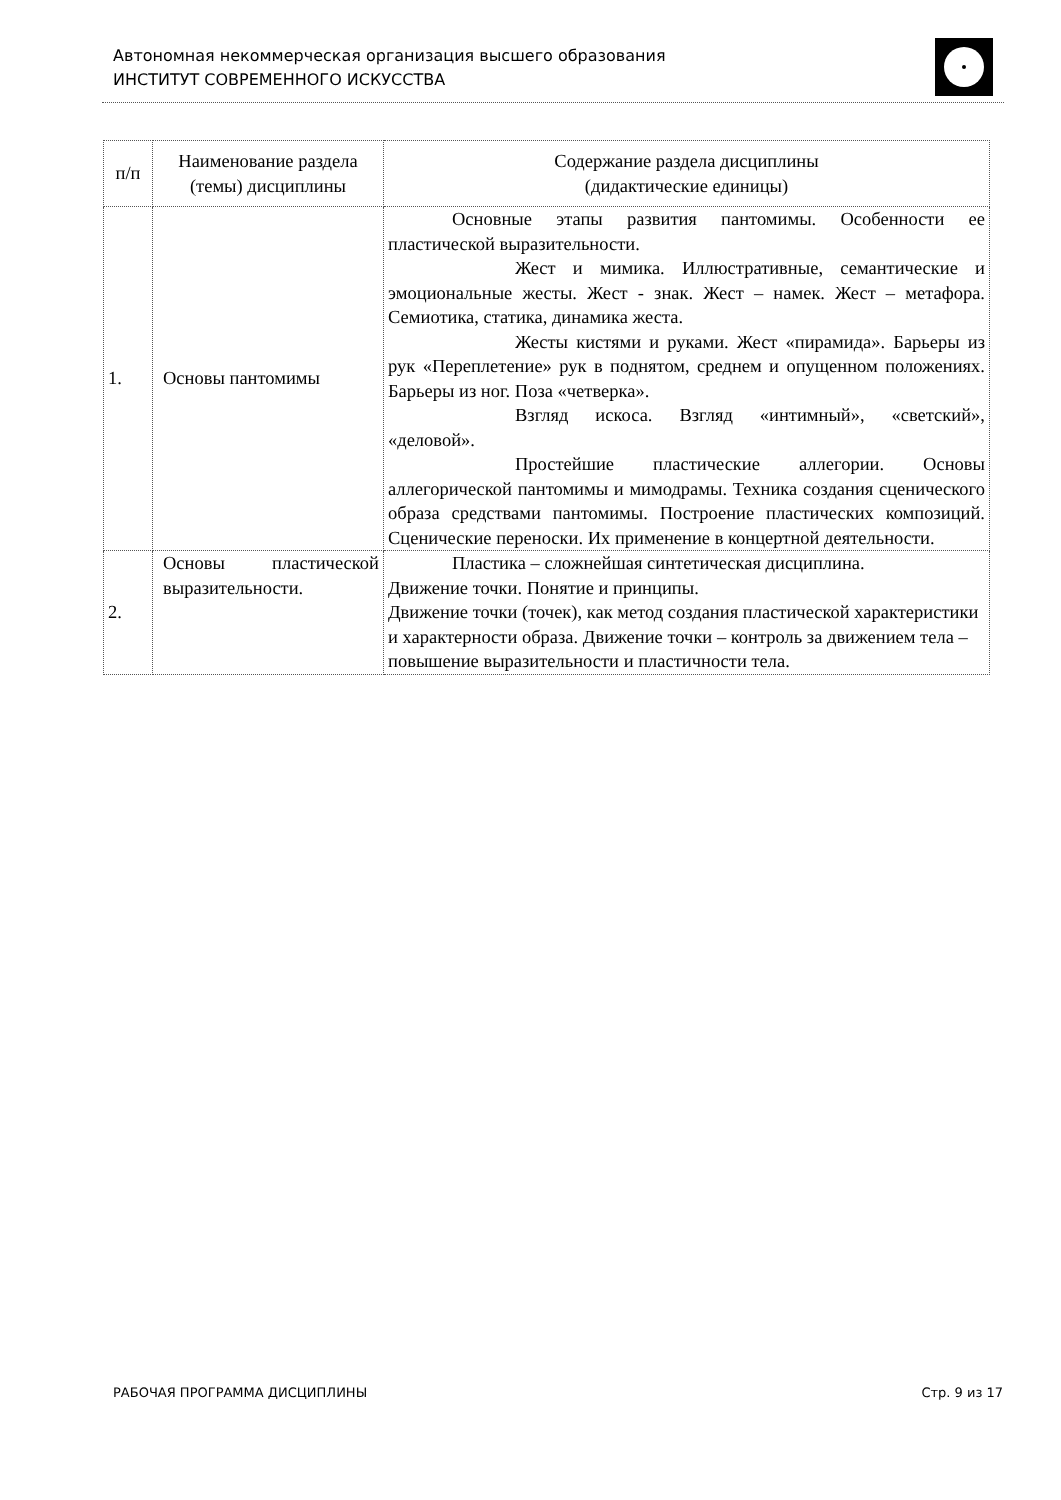Автономная некоммерческая организация высшего образования
ИНСТИТУТ СОВРЕМЕННОГО ИСКУССТВА
| п/п | Наименование раздела (темы) дисциплины | Содержание раздела дисциплины (дидактические единицы) |
| --- | --- | --- |
| 1. | Основы пантомимы | Основные этапы развития пантомимы. Особенности ее пластической выразительности. Жест и мимика. Иллюстративные, семантические и эмоциональные жесты. Жест - знак. Жест – намек. Жест – метафора. Семиотика, статика, динамика жеста. Жесты кистями и руками. Жест «пирамида». Барьеры из рук «Переплетение» рук в поднятом, среднем и опущенном положениях. Барьеры из ног. Поза «четверка». Взгляд искоса. Взгляд «интимный», «светский», «деловой». Простейшие пластические аллегории. Основы аллегорической пантомимы и мимодрамы. Техника создания сценического образа средствами пантомимы. Построение пластических композиций. Сценические переноски. Их применение в концертной деятельности. |
| 2. | Основы пластической выразительности. | Пластика – сложнейшая синтетическая дисциплина. Движение точки. Понятие и принципы. Движение точки (точек), как метод создания пластической характеристики и характерности образа. Движение точки – контроль за движением тела – повышение выразительности и пластичности тела. |
РАБОЧАЯ ПРОГРАММА ДИСЦИПЛИНЫ Стр. 9 из 17